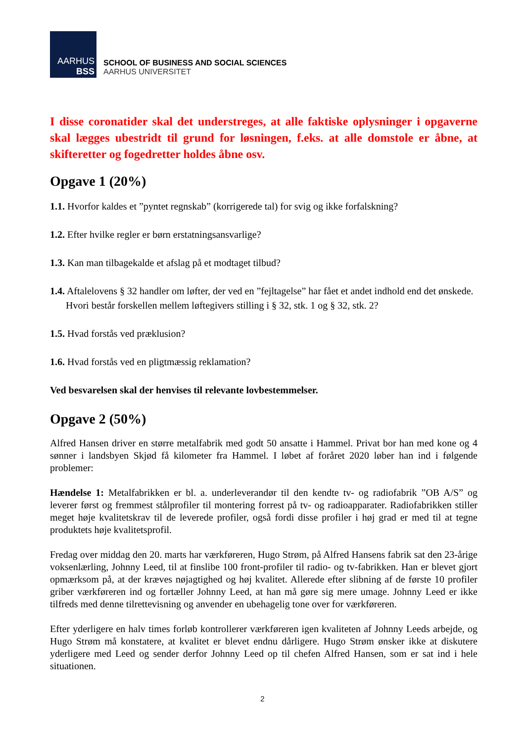AARHUS
BSS
SCHOOL OF BUSINESS AND SOCIAL SCIENCES
AARHUS UNIVERSITET
I disse coronatider skal det understreges, at alle faktiske oplysninger i opgaverne skal lægges ubestridt til grund for løsningen, f.eks. at alle domstole er åbne, at skifteretter og fogedretter holdes åbne osv.
Opgave 1 (20%)
1.1. Hvorfor kaldes et ”pyntet regnskab” (korrigerede tal) for svig og ikke forfalskning?
1.2. Efter hvilke regler er børn erstatningsansvarlige?
1.3. Kan man tilbagekalde et afslag på et modtaget tilbud?
1.4. Aftalelovens § 32 handler om løfter, der ved en ”fejltagelse” har fået et andet indhold end det ønskede. Hvori består forskellen mellem løftegivers stilling i § 32, stk. 1 og § 32, stk. 2?
1.5. Hvad forstås ved præklusion?
1.6. Hvad forstås ved en pligtmæssig reklamation?
Ved besvarelsen skal der henvises til relevante lovbestemmelser.
Opgave 2 (50%)
Alfred Hansen driver en større metalfabrik med godt 50 ansatte i Hammel. Privat bor han med kone og 4 sønner i landsbyen Skjød få kilometer fra Hammel. I løbet af foråret 2020 løber han ind i følgende problemer:
Hændelse 1: Metalfabrikken er bl. a. underleverandør til den kendte tv- og radiofabrik ”OB A/S” og leverer først og fremmest stålprofiler til montering forrest på tv- og radioapparater. Radiofabrikken stiller meget høje kvalitetskrav til de leverede profiler, også fordi disse profiler i høj grad er med til at tegne produktets høje kvalitetsprofil.
Fredag over middag den 20. marts har værkføreren, Hugo Strøm, på Alfred Hansens fabrik sat den 23-årige voksenlærling, Johnny Leed, til at finslibe 100 front-profiler til radio- og tv-fabrikken. Han er blevet gjort opmærksom på, at der kræves nøjagtighed og høj kvalitet. Allerede efter slibning af de første 10 profiler griber værkføreren ind og fortæller Johnny Leed, at han må gøre sig mere umage. Johnny Leed er ikke tilfreds med denne tilrettevisning og anvender en ubehagelig tone over for værkføreren.
Efter yderligere en halv times forløb kontrollerer værkføreren igen kvaliteten af Johnny Leeds arbejde, og Hugo Strøm må konstatere, at kvalitet er blevet endnu dårligere. Hugo Strøm ønsker ikke at diskutere yderligere med Leed og sender derfor Johnny Leed op til chefen Alfred Hansen, som er sat ind i hele situationen.
2